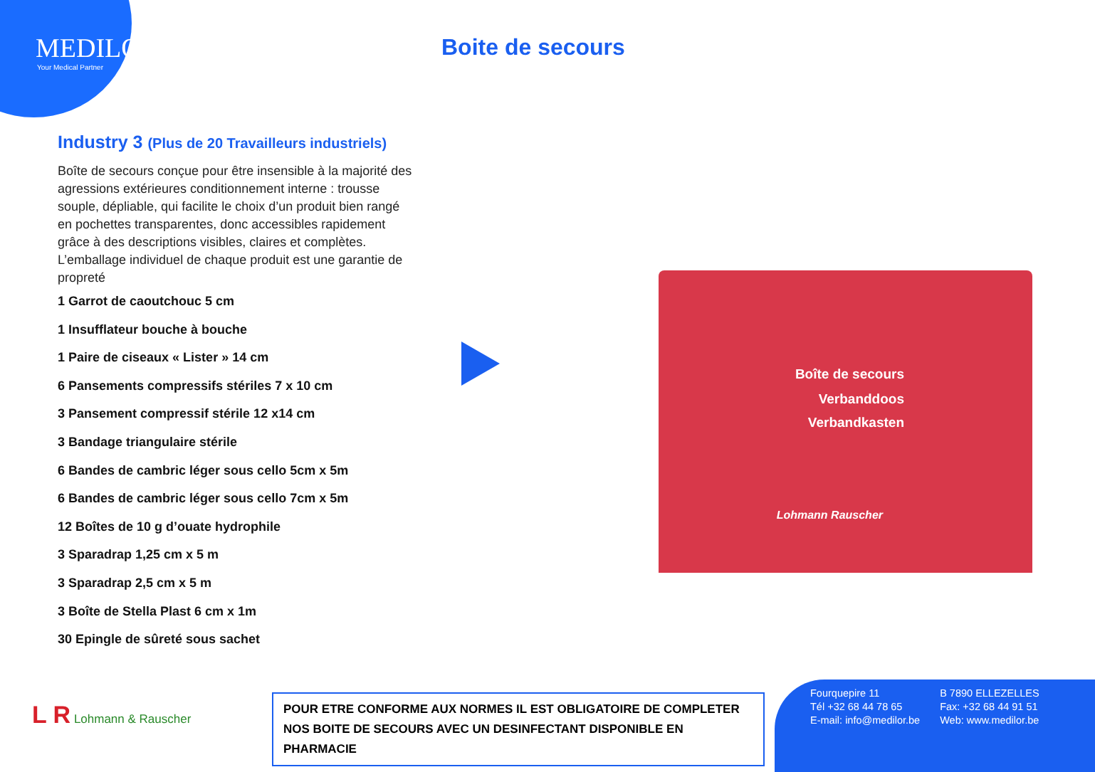MEDILOR
Your Medical Partner
Boite de secours
Industry 3 (Plus de 20 Travailleurs industriels)
Boîte de secours conçue pour être insensible à la majorité des agressions extérieures conditionnement interne : trousse souple, dépliable, qui facilite le choix d’un produit bien rangé en pochettes transparentes, donc accessibles rapidement grâce à des descriptions visibles, claires et complètes. L’emballage individuel de chaque produit est une garantie de propreté
1 Garrot de caoutchouc 5 cm
1 Insufflateur bouche à bouche
1 Paire de ciseaux « Lister » 14 cm
6 Pansements compressifs stériles 7 x 10 cm
3 Pansement compressif stérile 12 x14 cm
3 Bandage triangulaire stérile
6 Bandes de cambric léger sous cello 5cm x 5m
6 Bandes de cambric léger sous cello 7cm x 5m
12 Boîtes de 10 g d’ouate hydrophile
3 Sparadrap 1,25 cm x 5 m
3 Sparadrap 2,5 cm x 5 m
3 Boîte de Stella Plast 6 cm x 1m
30 Epingle de sûreté sous sachet
Boîte de secours
Verbanddoos
Verbandkasten
Lohmann Rauscher
L R Lohmann & Rauscher
POUR ETRE CONFORME AUX NORMES IL EST OBLIGATOIRE DE COMPLETER
NOS BOITE DE SECOURS AVEC UN DESINFECTANT DISPONIBLE EN PHARMACIE
| Fourquepire 11 | B 7890 ELLEZELLES |
| Tél +32 68 44 78 65 | Fax: +32 68 44 91 51 |
| E-mail: info@medilor.be | Web: www.medilor.be |